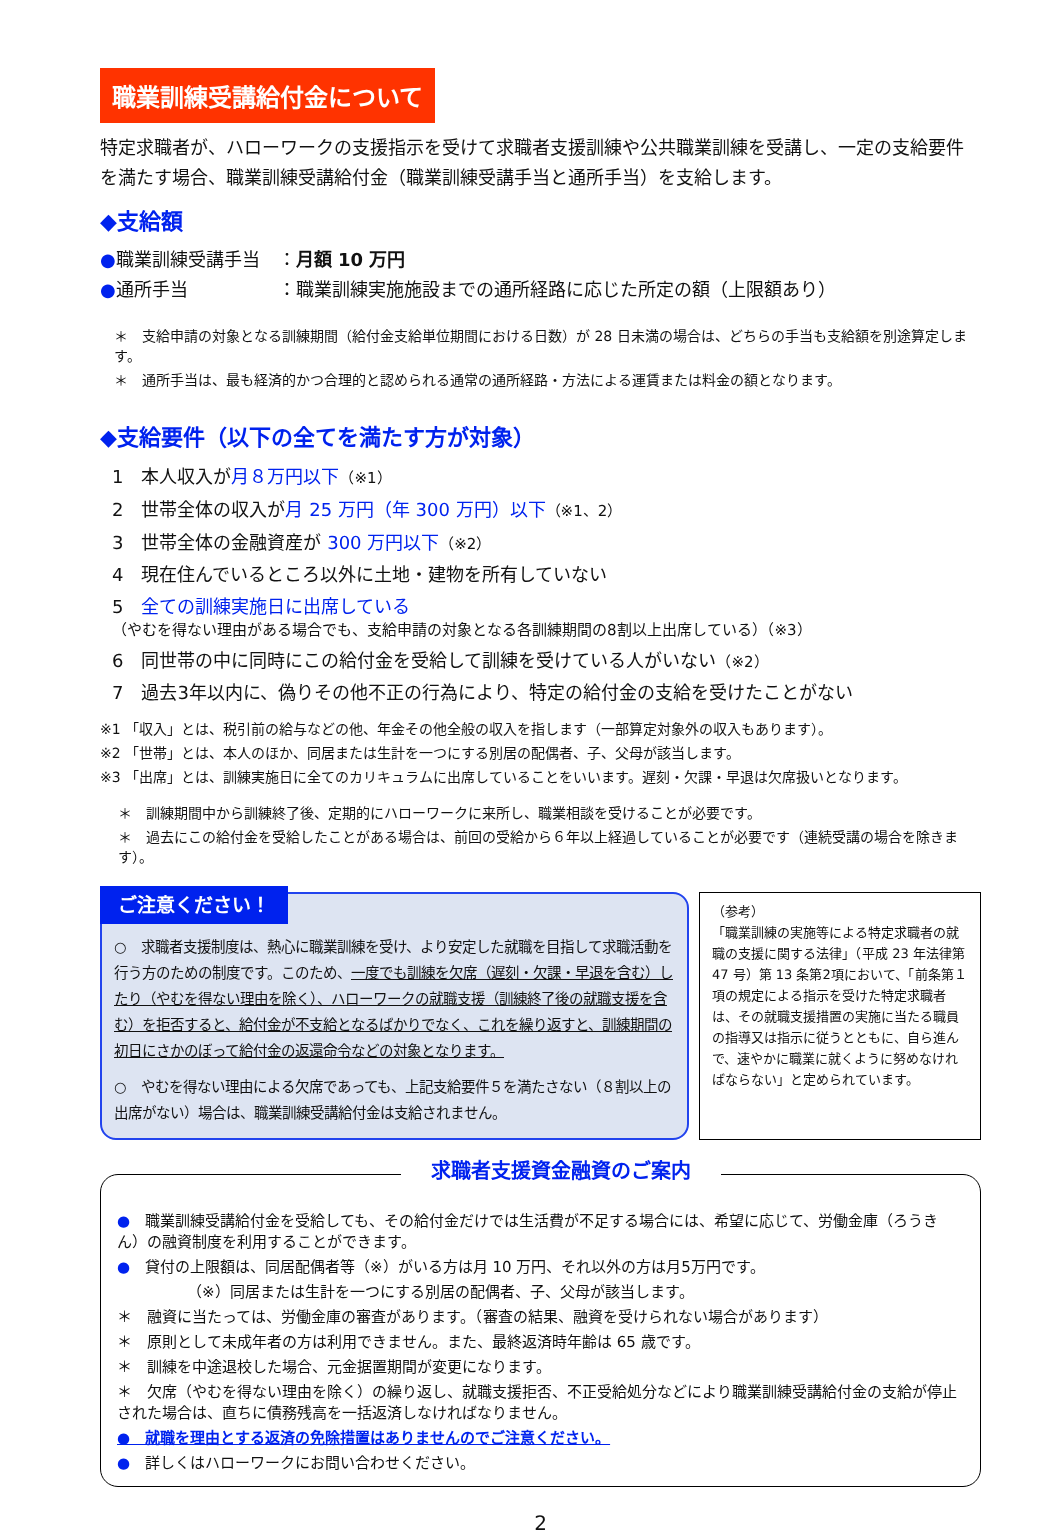職業訓練受講給付金について
特定求職者が、ハローワークの支援指示を受けて求職者支援訓練や公共職業訓練を受講し、一定の支給要件を満たす場合、職業訓練受講給付金（職業訓練受講手当と通所手当）を支給します。
◆支給額
●職業訓練受講手当　：月額 10 万円
●通所手当　　　　　：職業訓練実施施設までの通所経路に応じた所定の額（上限額あり）
＊　支給申請の対象となる訓練期間（給付金支給単位期間における日数）が 28 日未満の場合は、どちらの手当も支給額を別途算定します。
＊　通所手当は、最も経済的かつ合理的と認められる通常の通所経路・方法による運賃または料金の額となります。
◆支給要件（以下の全てを満たす方が対象）
1　本人収入が月８万円以下（※1）
2　世帯全体の収入が月 25 万円（年 300 万円）以下（※1、2）
3　世帯全体の金融資産が 300 万円以下（※2）
4　現在住んでいるところ以外に土地・建物を所有していない
5　全ての訓練実施日に出席している
（やむを得ない理由がある場合でも、支給申請の対象となる各訓練期間の8割以上出席している）（※3）
6　同世帯の中に同時にこの給付金を受給して訓練を受けている人がいない（※2）
7　過去3年以内に、偽りその他不正の行為により、特定の給付金の支給を受けたことがない
※1 「収入」とは、税引前の給与などの他、年金その他全般の収入を指します（一部算定対象外の収入もあります）。
※2 「世帯」とは、本人のほか、同居または生計を一つにする別居の配偶者、子、父母が該当します。
※3 「出席」とは、訓練実施日に全てのカリキュラムに出席していることをいいます。遅刻・欠課・早退は欠席扱いとなります。
＊　訓練期間中から訓練終了後、定期的にハローワークに来所し、職業相談を受けることが必要です。
＊　過去にこの給付金を受給したことがある場合は、前回の受給から６年以上経過していることが必要です（連続受講の場合を除きます）。
ご注意ください！
○　求職者支援制度は、熱心に職業訓練を受け、より安定した就職を目指して求職活動を行う方のための制度です。このため、一度でも訓練を欠席（遅刻・欠課・早退を含む）したり（やむを得ない理由を除く）、ハローワークの就職支援（訓練終了後の就職支援を含む）を拒否すると、給付金が不支給となるばかりでなく、これを繰り返すと、訓練期間の初日にさかのぼって給付金の返還命令などの対象となります。
○　やむを得ない理由による欠席であっても、上記支給要件５を満たさない（８割以上の出席がない）場合は、職業訓練受講給付金は支給されません。
（参考）
「職業訓練の実施等による特定求職者の就職の支援に関する法律」（平成 23 年法律第 47 号）第 13 条第2項において、「前条第１項の規定による指示を受けた特定求職者は、その就職支援措置の実施に当たる職員の指導又は指示に従うとともに、自ら進んで、速やかに職業に就くように努めなければならない」と定められています。
求職者支援資金融資のご案内
●　職業訓練受講給付金を受給しても、その給付金だけでは生活費が不足する場合には、希望に応じて、労働金庫（ろうきん）の融資制度を利用することができます。
●　貸付の上限額は、同居配偶者等（※）がいる方は月 10 万円、それ以外の方は月5万円です。
（※）同居または生計を一つにする別居の配偶者、子、父母が該当します。
＊　融資に当たっては、労働金庫の審査があります。（審査の結果、融資を受けられない場合があります）
＊　原則として未成年者の方は利用できません。また、最終返済時年齢は 65 歳です。
＊　訓練を中途退校した場合、元金据置期間が変更になります。
＊　欠席（やむを得ない理由を除く）の繰り返し、就職支援拒否、不正受給処分などにより職業訓練受講給付金の支給が停止された場合は、直ちに債務残高を一括返済しなければなりません。
●　就職を理由とする返済の免除措置はありませんのでご注意ください。
●　詳しくはハローワークにお問い合わせください。
2